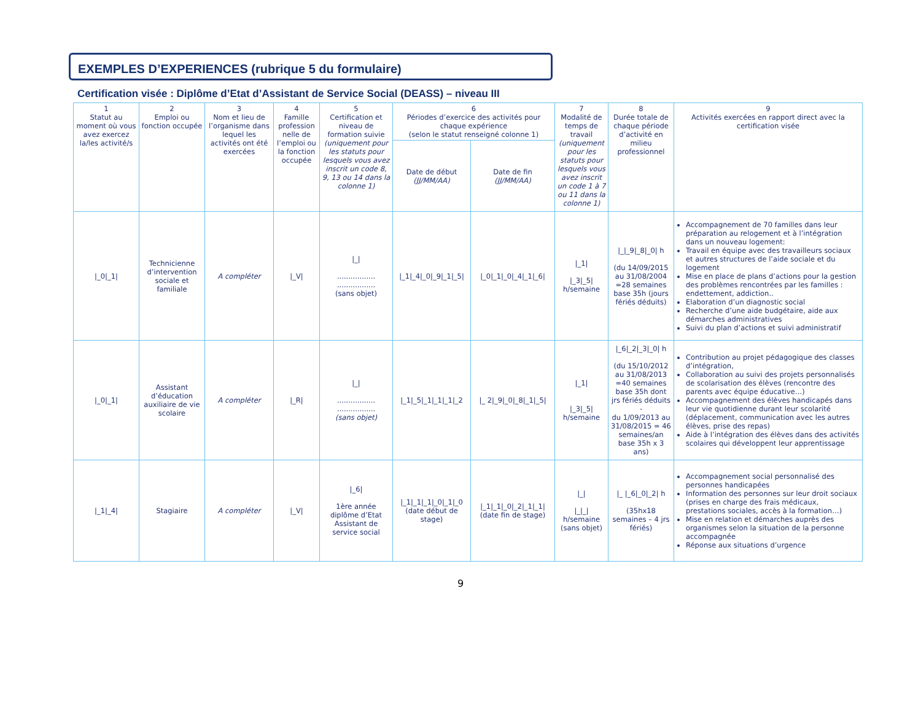EXEMPLES D’EXPERIENCES (rubrique 5 du formulaire)
Certification visée : Diplôme d’Etat d’Assistant de Service Social (DEASS) – niveau III
| 1 Statut au moment où vous avez exercez la/les activité/s | 2 Emploi ou fonction occupée | 3 Nom et lieu de l’organisme dans lequel les activités ont été exercées | 4 Famille profession nelle de l’emploi ou la fonction occupée | 5 Certification et niveau de formation suivie (uniquement pour les statuts pour lesquels vous avez inscrit un code 8, 9, 13 ou 14 dans la colonne 1) | 6 Périodes d’exercice des activités pour chaque expérience (selon le statut renseigné colonne 1) | | 7 Modalité de temps de travail (uniquement pour les statuts pour lesquels vous avez inscrit un code 1 à 7 ou 11 dans la colonne 1) | 8 Durée totale de chaque période d’activité en milieu professionnel | 9 Activités exercées en rapport direct avec la certification visée |
| --- | --- | --- | --- | --- | --- | --- | --- | --- | --- |
| | | | | | Date de début (JJ/MM/AA) | Date de fin (JJ/MM/AA) | | | |
| /_0/_1/ | Technicienne d’intervention sociale et familiale | A compléter | /_V/ | /_/ ................. ................. (sans objet) | /_1/_4/_0/_9/_1/_5/ | /_0/_1/_0/_4/_1/_6/ | /_1/ /_3/_5/ h/semaine | /_/_9/_8/_0/ h (du 14/09/2015 au 31/08/2004 =28 semaines base 35h (jours fériés déduits) | Accompagnement de 70 familles dans leur préparation au relogement et à l’intégration dans un nouveau logement: Travail en équipe avec des travailleurs sociaux et autres structures de l’aide sociale et du logement Mise en place de plans d’actions pour la gestion des problèmes rencontrées par les familles : endettement, addiction.. Elaboration d’un diagnostic social Recherche d’une aide budgétaire, aide aux démarches administratives Suivi du plan d’actions et suivi administratif |
| /_0/_1/ | Assistant d’éducation auxiliaire de vie scolaire | A compléter | /_R/ | /_/ ................. ................. (sans objet) | /_1/_5/_1/_1/_1/_2 | /_ 2/_9/_0/_8/_1/_5/ | /_1/ /_3/_5/ h/semaine | /_6/_2/_3/_0/ h (du 15/10/2012 au 31/08/2013 =40 semaines base 35h dont jrs fériés déduits - du 1/09/2013 au 31/08/2015 = 46 semaines/an base 35h x 3 ans) | Contribution au projet pédagogique des classes d’intégration, Collaboration au suivi des projets personnalisés de scolarisation des élèves (rencontre des parents avec équipe éducative…) Accompagnement des élèves handicapés dans leur vie quotidienne durant leur scolarité (déplacement, communication avec les autres élèves, prise des repas) Aide à l’intégration des élèves dans des activités scolaires qui développent leur apprentissage |
| /_1/_4/ | Stagiaire | A compléter | /_V/ | /_6/ 1ère année diplôme d’Etat Assistant de service social | /_1/_1/_1/_0/_1/_0 (date début de stage) | /_1/_1/_0/_2/_1/_1/ (date fin de stage) | /_/ /_/_/ h/semaine (sans objet) | /_ /_6/_0/_2/ h (35hx18 semaines – 4 jrs fériés) | Accompagnement social personnalisé des personnes handicapées Information des personnes sur leur droit sociaux (prises en charge des frais médicaux, prestations sociales, accès à la formation…) Mise en relation et démarches auprès des organismes selon la situation de la personne accompagnée Réponse aux situations d’urgence |
9